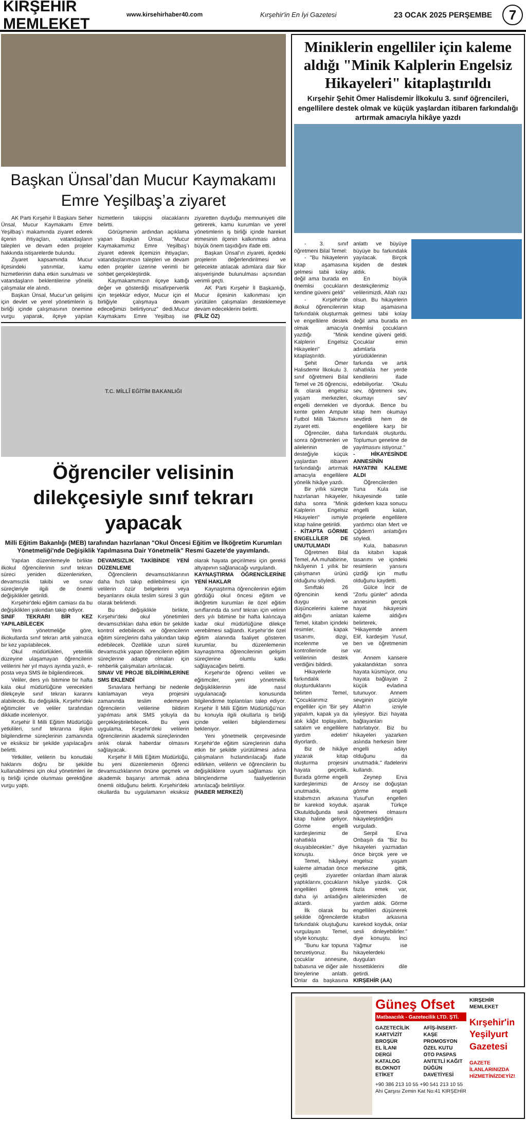KIRŞEHİR MEMLEKET
www.kirsehirhaber40.com Kırşehir'in En İyi Gazetesi
23 OCAK 2025 PERŞEMBE
7
Başkan Ünsal’dan Mucur Kaymakamı Emre Yeşilbaş’a ziyaret
AK Parti Kırşehir İl Başkanı Seher Ünsal, Mucur Kaymakamı Emre Yeşilbaş’ı makamında ziyaret ederek ilçenin ihtiyaçları, vatandaşların talepleri ve devam eden projeler hakkında istişarelerde bulundu.
Ziyaret kapsamında Mucur ilçesindeki yatırımlar, kamu hizmetlerinin daha etkin sunulması ve vatandaşların beklentilerine yönelik çalışmalar ele alındı.
Başkan Ünsal, Mucur’un gelişimi için devlet ve yerel yönetimlerin iş birliği içinde çalışmasının önemine vurgu yaparak, ilçeye yapılan hizmetlerin takipçisi olacaklarını belirtti.
Görüşmenin ardından açıklama yapan Başkan Ünsal, “Mucur Kaymakamımız Emre Yeşilbaş’ı ziyaret ederek ilçemizin ihtiyaçları, vatandaşlarımızın talepleri ve devam eden projeler üzerine verimli bir sohbet gerçekleştirdik.
Kaymakamımızın ilçeye kattığı değer ve gösterdiği misafirperverlik için teşekkür ediyor, Mucur için el birliğiyle çalışmaya devam edeceğimizi belirtiyoruz” dedi.Mucur Kaymakamı Emre Yeşilbaş ise ziyaretten duyduğu memnuniyeti dile getirerek, kamu kurumları ve yerel yönetimlerin iş birliği içinde hareket etmesinin ilçenin kalkınması adına büyük önem taşıdığını ifade etti.
Başkan Ünsal’ın ziyareti, ilçedeki projelerin değerlendirilmesi ve gelecekte atılacak adımlara dair fikir alışverişinde bulunulması açısından verimli geçti.
AK Parti Kırşehir İl Başkanlığı, Mucur ilçesinin kalkınması için yürütülen çalışmaları desteklemeye devam edeceklerini belirtti.
(FİLİZ ÖZ)
T.C. MİLLÎ EĞİTİM BAKANLIĞI
Öğrenciler velisinin dilekçesiyle sınıf tekrarı yapacak
Milli Eğitim Bakanlığı (MEB) tarafından hazırlanan "Okul Öncesi Eğitim ve İlköğretim Kurumları Yönetmeliği'nde Değişiklik Yapılmasına Dair Yönetmelik" Resmi Gazete'de yayımlandı.
Yapılan düzenlemeyle birlikte ilkokul öğrencilerinin sınıf tekrarı süreci yeniden düzenlenirken, devamsızlık takibi ve sınav süreçleriyle ilgili de önemli değişiklikler getirildi.
Kırşehir'deki eğitim camiası da bu değişiklikleri yakından takip ediyor.
SINIF TEKRARI BİR KEZ YAPILABİLECEK
Yeni yönetmeliğe göre, ilkokullarda sınıf tekrarı artık yalnızca bir kez yapılabilecek.
Okul müdürlükleri, yeterlilik düzeyine ulaşamayan öğrencilerin velilerini her yıl mayıs ayında yazılı, e-posta veya SMS ile bilgilendirecek.
Veliler, ders yılı bitimine bir hafta kala okul müdürlüğüne verecekleri dilekçeyle sınıf tekrarı kararını alabilecek. Bu değişiklik, Kırşehir'deki eğitimciler ve veliler tarafından dikkatle inceleniyor.
Kırşehir İl Milli Eğitim Müdürlüğü yetkilileri, sınıf tekrarına ilişkin bilgilendirme süreçlerinin zamanında ve eksiksiz bir şekilde yapılacağını belirtti.
Yetkililer, velilerin bu konudaki haklarını doğru bir şekilde kullanabilmesi için okul yönetimleri ile iş birliği içinde olunması gerektiğine vurgu yaptı.
DEVAMSIZLIK TAKİBİNDE YENİ DÜZENLEME
Öğrencilerin devamsızlıklarının daha hızlı takip edilebilmesi için velilerin özür belgelerini veya beyanlarını okula teslim süresi 3 gün olarak belirlendi.
Bu değişiklikle birlikte, Kırşehir'deki okul yönetimleri devamsızlıkları daha etkin bir şekilde kontrol edebilecek ve öğrencilerin eğitim süreçlerini daha yakından takip edebilecek. Özellikle uzun süreli devamsızlık yapan öğrencilerin eğitim süreçlerine adapte olmaları için rehberlik çalışmaları artırılacak.
SINAV VE PROJE BİLDİRİMLERİNE SMS EKLENDİ
Sınavlara herhangi bir nedenle katılamayan veya projesini zamanında teslim edemeyen öğrencilerin velilerine bildirim yapılması artık SMS yoluyla da gerçekleştirilebilecek. Bu yeni uygulama, Kırşehir'deki velilerin öğrencilerinin akademik süreçlerinden anlık olarak haberdar olmasını sağlayacak.
Kırşehir İl Milli Eğitim Müdürlüğü, bu yeni düzenlemenin öğrenci devamsızlıklarının önüne geçmek ve akademik başarıyı artırmak adına önemli olduğunu belirtti. Kırşehir'deki okullarda bu uygulamanın eksiksiz olarak hayata geçirilmesi için gerekli altyapının sağlanacağı vurgulandı.
KAYNAŞTIRMA ÖĞRENCİLERİNE YENİ HAKLAR
Kaynaştırma öğrencilerinin eğitim gördüğü okul öncesi eğitim ve ilköğretim kurumları ile özel eğitim sınıflarında da sınıf tekrarı için velinin ders yılı bitimine bir hafta kalıncaya kadar okul müdürlüğüne dilekçe verebilmesi sağlandı. Kırşehir’de özel eğitim alanında faaliyet gösteren kurumlar, bu düzenlemenin kaynaştırma öğrencilerinin gelişim süreçlerine olumlu katkı sağlayacağını belirtti.
Kırşehir'de öğrenci velileri ve eğitimciler, yeni yönetmelik değişikliklerinin ilde nasıl uygulanacağı konusunda bilgilendirme toplantıları talep ediyor. Kırşehir İl Milli Eğitim Müdürlüğü’nün bu konuyla ilgili okullarla iş birliği içinde velileri bilgilendirmesi bekleniyor.
Yeni yönetmelik çerçevesinde Kırşehir'de eğitim süreçlerinin daha etkin bir şekilde yürütülmesi adına çalışmaların hızlandırılacağı ifade edilirken, velilerin ve öğrencilerin bu değişikliklere uyum sağlaması için bilinçlendirme faaliyetlerinin artırılacağı belirtiliyor.
(HABER MERKEZİ)
Miniklerin engelliler için kaleme aldığı "Minik Kalplerin Engelsiz Hikayeleri" kitaplaştırıldı
Kırşehir Şehit Ömer Halisdemir İlkokulu 3. sınıf öğrencileri, engellilere destek olmak ve küçük yaşlardan itibaren farkındalığı artırmak amacıyla hikâye yazdı
- 3. sınıf öğretmeni Bilal Temel:
- "Bu hikayelerin kitap aşamasına gelmesi tabii kolay değil ama burada en önemlisi çocukların kendine güveni geldi”
- Kırşehir'de ilkokul öğrencilerinin farkındalık oluşturmak ve engellilere destek olmak amacıyla yazdığı "Minik Kalplerin Engelsiz Hikayeleri" kitaplaştırıldı.
Şehit Ömer Halisdemir İlkokulu 3. sınıf öğretmeni Bilal Temel ve 26 öğrencisi, ilk olarak engelsiz yaşam merkezleri, engelli dernekleri ve kente gelen Ampute Futbol Milli Takımını ziyaret etti.
Öğrenciler, daha sonra öğretmenleri ve ailelerinin de desteğiyle küçük yaşlardan itibaren farkındalığı artırmak amacıyla engellilere yönelik hikâye yazdı.
Bir yıllık süreçte hazırlanan hikayeler, daha sonra "Minik Kalplerin Engelsiz Hikayeleri" ismiyle kitap haline getirildi.
- KİTAPTA GÖRME ENGELLİLER DE UNUTULMADI
Öğretmen Bilal Temel, AA muhabirine, hikâyenin 1 yıllık bir çalışmanın ürünü olduğunu söyledi.
Sınıftaki 26 öğrencinin kendi duygu ve düşüncelerini kaleme aldığını anlatan Temel, kitabın içindeki resimler, kapak tasarımı, dizgi, incelenme ve kontrollerinde ise velilerinin destek verdiğini bildirdi.
Hikayelerle farkındalık oluşturduklarını belirten Temel, "Çocuklarımız engelliler için 'Bir şey yapalım, kapak ya da atık kâğıt toplayalım, satalım ve engellilere yardım edelim' diyorlardı.
Biz de hikâye yazarak kitap oluşturma projesini hayata geçirdik. Burada görme engelli kardeşlerimizi de unutmadık, kitabımızın arkasına bir karekod koyduk. Okutulduğunda sesli kitap haline geliyor. Görme engelli kardeşlerimiz de rahatlıkla okuyabilecekler." diye konuştu.
Temel, hikâyeyi kaleme almadan önce çeşitli ziyaretler yaptıklarını, çocukların engellileri görerek daha iyi anladığını aktardı.
İlk olarak bu şekilde öğrencilerde farkındalık oluştuğunu vurgulayan Temel, şöyle konuştu:
"Bunu kar topuna benzetiyoruz. Bu çocuklar annesine, babasına ve diğer aile bireylerine anlattı. Onlar da başkasına anlattı ve büyüye büyüye bu farkındalık yayılacak. Birçok kişiden de destek aldık.
En büyük destekçilerimiz velilerimizdi, Allah razı olsun. Bu hikayelerin kitap aşamasına gelmesi tabii kolay değil ama burada en önemlisi çocukların kendine güveni geldi. Çocuklar emin adımlarla yürüdüklerinin farkında ve artık rahatlıkla her yerde kendilerini ifade edebiliyorlar. 'Okulu sev, öğretmeni sev, okumayı sev' diyorduk. Bence bu kitap hem okumayı sevdirdi hem de engellilere karşı bir farkındalık oluşturdu. Toplumun geneline de yayılmasını istiyoruz."
- HİKAYESİNDE ANNESİNİN HAYATINI KALEME ALDI
Öğrencilerden Tuna Kula ise hikayesinde tatile giderken kaza sonucu engelli kalan, projelerle engellilere yardımcı olan Mert ve Çiğdem'i anlattığını söyledi.
Kula, babasının da kitabın kapak tasarımı ve içindeki resimlerin yarısını çizdiği için mutlu olduğunu kaydetti.
Gülce İncir de "Zorlu günler" adında annesinin gerçek hayat hikayesini kaleme aldığını belirterek, "Hikayemde annem Elif, kardeşim Yusuf, ben ve öğretmenim var.
Annem kansere yakalandıktan sonra hayata küsmüyor, onu hayata bağlayan 2 küçük evladına tutunuyor. Annem sevginin gücüyle Allah'ın izniyle iyileşiyor. Bizi hayata bağlayanları hatırlatıyor. Biz bu hikayeleri yazarken aslında herkesin birer engelli adayı olduğunu da unutmadık." ifadelerini kullandı.
Zeynep Erva Arısoy ise doğuştan görme engelli Yusuf'un engelleri aşarak Türkçe öğretmeni olmasını hikayeleştirdiğini vurguladı.
Serpil Erva Onbaşılı da "Biz bu hikayeleri yazmadan önce birçok yere ve engelsiz yaşam merkezine gittik, onlardan ilham alarak hikâye yazdık. Çok fazla emek var, ailelerimizden de yardım aldık. Görme engellileri düşünerek kitabın arkasına karekod koyduk, onlar sesli dinleyebilirler." diye konuştu. İnci Yağmur ise hikayelerdeki duyguları hissettiklerini dile getirdi.
KIRŞEHİR (AA)
Güneş Ofset
Matbaacılık - Gazetecilik LTD. ŞTİ.
GAZETECİLİK
KARTVİZİT
BROŞÜR
EL İLANI
DERGİ
KATALOG
BLOKNOT
ETİKET
AFİŞ-İNSERT-KAŞE
PROMOSYON
ÖZEL KUTU
OTO PASPAS
ANTETLİ KAĞIT
DÜĞÜN DAVETİYESİ
+90 386 213 10 55 +90 541 213 10 55 Ahi Çarşısı Zemin Kat No:41 KIRŞEHİR
KIRŞEHİR MEMLEKET
Kırşehir'in Yeşilyurt Gazetesi
GAZETE İLANLARINIZDA HİZMETİNİZDEYİZ!